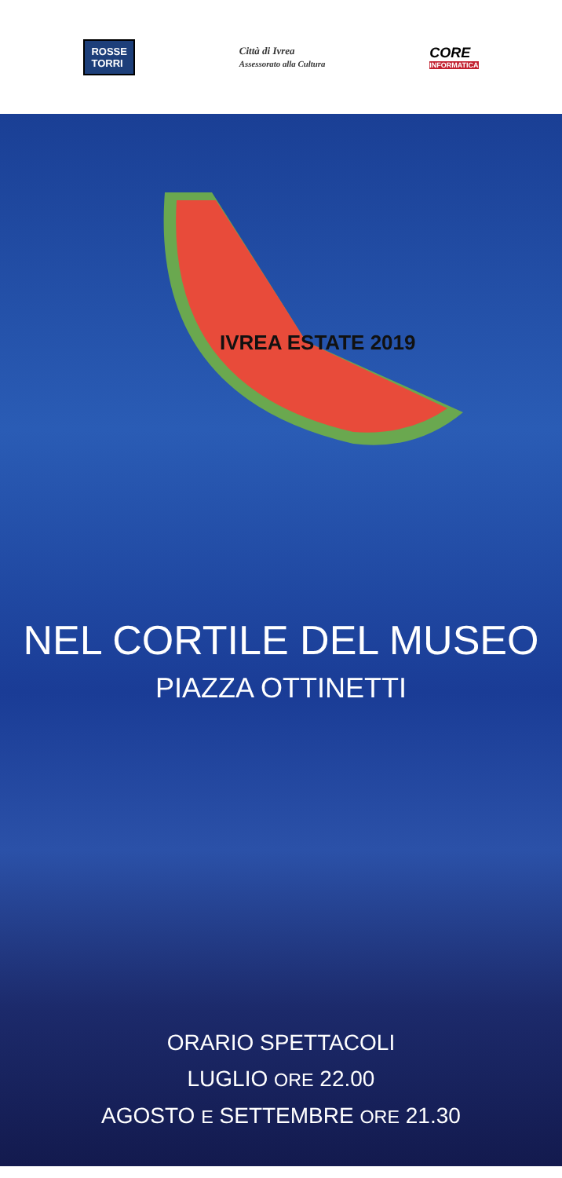ROSSE
TORRI
Città di Ivrea
Assessorato alla Cultura
CORE
INFORMATICA
IVREA ESTATE 2019
NEL CORTILE DEL MUSEO
PIAZZA OTTINETTI
ORARIO SPETTACOLI
LUGLIO ORE 22.00
AGOSTO E SETTEMBRE ORE 21.30